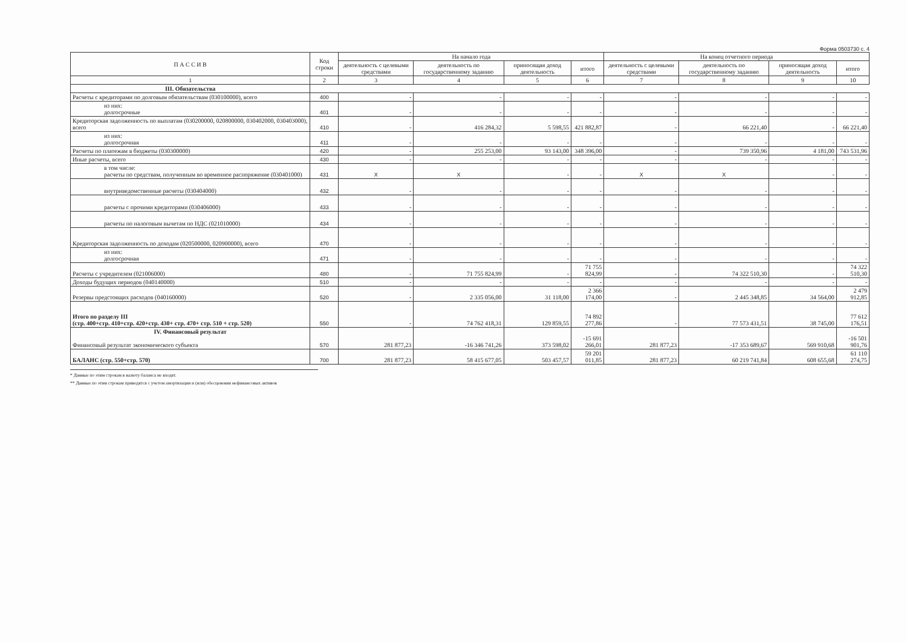Форма 0503730 с. 4
| П А С С И В | Код строки | На начало года | | | | На конец отчетного периода | | | |
| --- | --- | --- | --- | --- | --- | --- | --- | --- | --- |
| | | деятельность с целевыми средствами | деятельность по государственному заданию | приносящая доход деятельность | итого | деятельность с целевыми средствами | деятельность по государственному заданию | приносящая доход деятельность | итого |
| 1 | 2 | 3 | 4 | 5 | 6 | 7 | 8 | 9 | 10 |
| III. Обязательства | | | | | | | | | |
| Расчеты с кредиторами по долговым обязательствам (030100000), всего | 400 | - | - | - | - | - | - | - | - |
| из них: долгосрочные | 401 | - | - | - | - | - | - | - | - |
| Кредиторская задолженность по выплатам (030200000, 020800000, 030402000, 030403000), всего | 410 | - | 416 284,32 | 5 598,55 | 421 882,87 | - | 66 221,40 | - | 66 221,40 |
| из них: долгосрочная | 411 | - | - | - | - | - | - | - | - |
| Расчеты по платежам в бюджеты (030300000) | 420 | - | 255 253,00 | 93 143,00 | 348 396,00 | - | 739 350,96 | 4 181,00 | 743 531,96 |
| Иные расчеты, всего | 430 | - | - | - | - | - | - | - | - |
| в том числе: расчеты по средствам, полученным во временное распоряжение (030401000) | 431 | X | X | - | - | X | X | - | - |
| внутриведомственные расчеты (030404000) | 432 | - | - | - | - | - | - | - | - |
| расчеты с прочими кредиторами (030406000) | 433 | - | - | - | - | - | - | - | - |
| расчеты по налоговым вычетам по НДС (021010000) | 434 | - | - | - | - | - | - | - | - |
| Кредиторская задолженность по доходам (020500000, 020900000), всего | 470 | - | - | - | - | - | - | - | - |
| из них: долгосрочная | 471 | - | - | - | - | - | - | - | - |
| Расчеты с учредителем (021006000) | 480 | - | 71 755 824,99 | - | 71 755 824,99 | - | 74 322 510,30 | - | 74 322 510,30 |
| Доходы будущих периодов (040140000) | 510 | - | - | - | - | - | - | - | - |
| Резервы предстоящих расходов (040160000) | 520 | - | 2 335 056,00 | 31 118,00 | 2 366 174,00 | - | 2 445 348,85 | 34 564,00 | 2 479 912,85 |
| Итого по разделу III (стр. 400+стр. 410+стр. 420+стр. 430+ стр. 470+ стр. 510 + стр. 520) | 550 | - | 74 762 418,31 | 129 859,55 | 74 892 277,86 | - | 77 573 431,51 | 38 745,00 | 77 612 176,51 |
| IV. Финансовый результат Финансовый результат экономического субъекта | 570 | 281 877,23 | -16 346 741,26 | 373 598,02 | -15 691 266,01 | 281 877,23 | -17 353 689,67 | 569 910,68 | -16 501 901,76 |
| БАЛАНС (стр. 550+стр. 570) | 700 | 281 877,23 | 58 415 677,05 | 503 457,57 | 59 201 011,85 | 281 877,23 | 60 219 741,84 | 608 655,68 | 61 110 274,75 |
* Данные по этим строкам в валюту баланса не входят.
** Данные по этим строкам приводятся с учетом амортизации и (или) обесценения нефинансовых активов